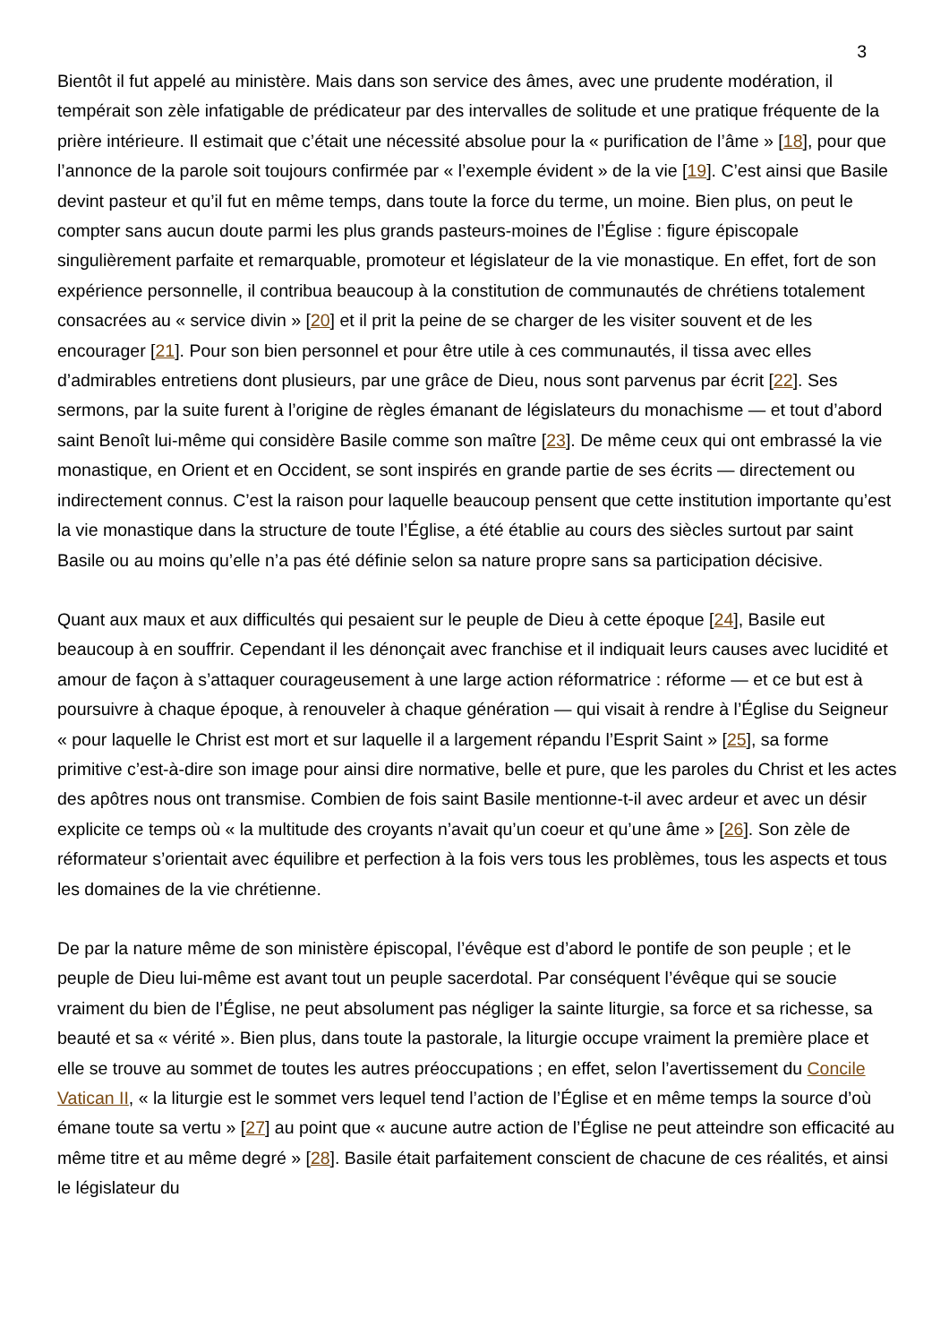3
Bientôt il fut appelé au ministère. Mais dans son service des âmes, avec une prudente modération, il tempérait son zèle infatigable de prédicateur par des intervalles de solitude et une pratique fréquente de la prière intérieure. Il estimait que c’était une nécessité absolue pour la « purification de l’âme » [18], pour que l’annonce de la parole soit toujours confirmée par « l’exemple évident » de la vie [19]. C’est ainsi que Basile devint pasteur et qu’il fut en même temps, dans toute la force du terme, un moine. Bien plus, on peut le compter sans aucun doute parmi les plus grands pasteurs-moines de l’Église : figure épiscopale singulièrement parfaite et remarquable, promoteur et législateur de la vie monastique. En effet, fort de son expérience personnelle, il contribua beaucoup à la constitution de communautés de chrétiens totalement consacrées au « service divin » [20] et il prit la peine de se charger de les visiter souvent et de les encourager [21]. Pour son bien personnel et pour être utile à ces communautés, il tissa avec elles d’admirables entretiens dont plusieurs, par une grâce de Dieu, nous sont parvenus par écrit [22]. Ses sermons, par la suite furent à l’origine de règles émanant de législateurs du monachisme — et tout d’abord saint Benoît lui-même qui considère Basile comme son maître [23]. De même ceux qui ont embrassé la vie monastique, en Orient et en Occident, se sont inspirés en grande partie de ses écrits — directement ou indirectement connus. C’est la raison pour laquelle beaucoup pensent que cette institution importante qu’est la vie monastique dans la structure de toute l’Église, a été établie au cours des siècles surtout par saint Basile ou au moins qu’elle n’a pas été définie selon sa nature propre sans sa participation décisive.
Quant aux maux et aux difficultés qui pesaient sur le peuple de Dieu à cette époque [24], Basile eut beaucoup à en souffrir. Cependant il les dénonçait avec franchise et il indiquait leurs causes avec lucidité et amour de façon à s’attaquer courageusement à une large action réformatrice : réforme — et ce but est à poursuivre à chaque époque, à renouveler à chaque génération — qui visait à rendre à l’Église du Seigneur « pour laquelle le Christ est mort et sur laquelle il a largement répandu l’Esprit Saint » [25], sa forme primitive c’est-à-dire son image pour ainsi dire normative, belle et pure, que les paroles du Christ et les actes des apôtres nous ont transmise. Combien de fois saint Basile mentionne-t-il avec ardeur et avec un désir explicite ce temps où « la multitude des croyants n’avait qu’un coeur et qu’une âme » [26]. Son zèle de réformateur s’orientait avec équilibre et perfection à la fois vers tous les problèmes, tous les aspects et tous les domaines de la vie chrétienne.
De par la nature même de son ministère épiscopal, l’évêque est d’abord le pontife de son peuple ; et le peuple de Dieu lui-même est avant tout un peuple sacerdotal. Par conséquent l’évêque qui se soucie vraiment du bien de l’Église, ne peut absolument pas négliger la sainte liturgie, sa force et sa richesse, sa beauté et sa « vérité ». Bien plus, dans toute la pastorale, la liturgie occupe vraiment la première place et elle se trouve au sommet de toutes les autres préoccupations ; en effet, selon l’avertissement du Concile Vatican II, « la liturgie est le sommet vers lequel tend l’action de l’Église et en même temps la source d’où émane toute sa vertu » [27] au point que « aucune autre action de l’Église ne peut atteindre son efficacité au même titre et au même degré » [28]. Basile était parfaitement conscient de chacune de ces réalités, et ainsi le législateur du